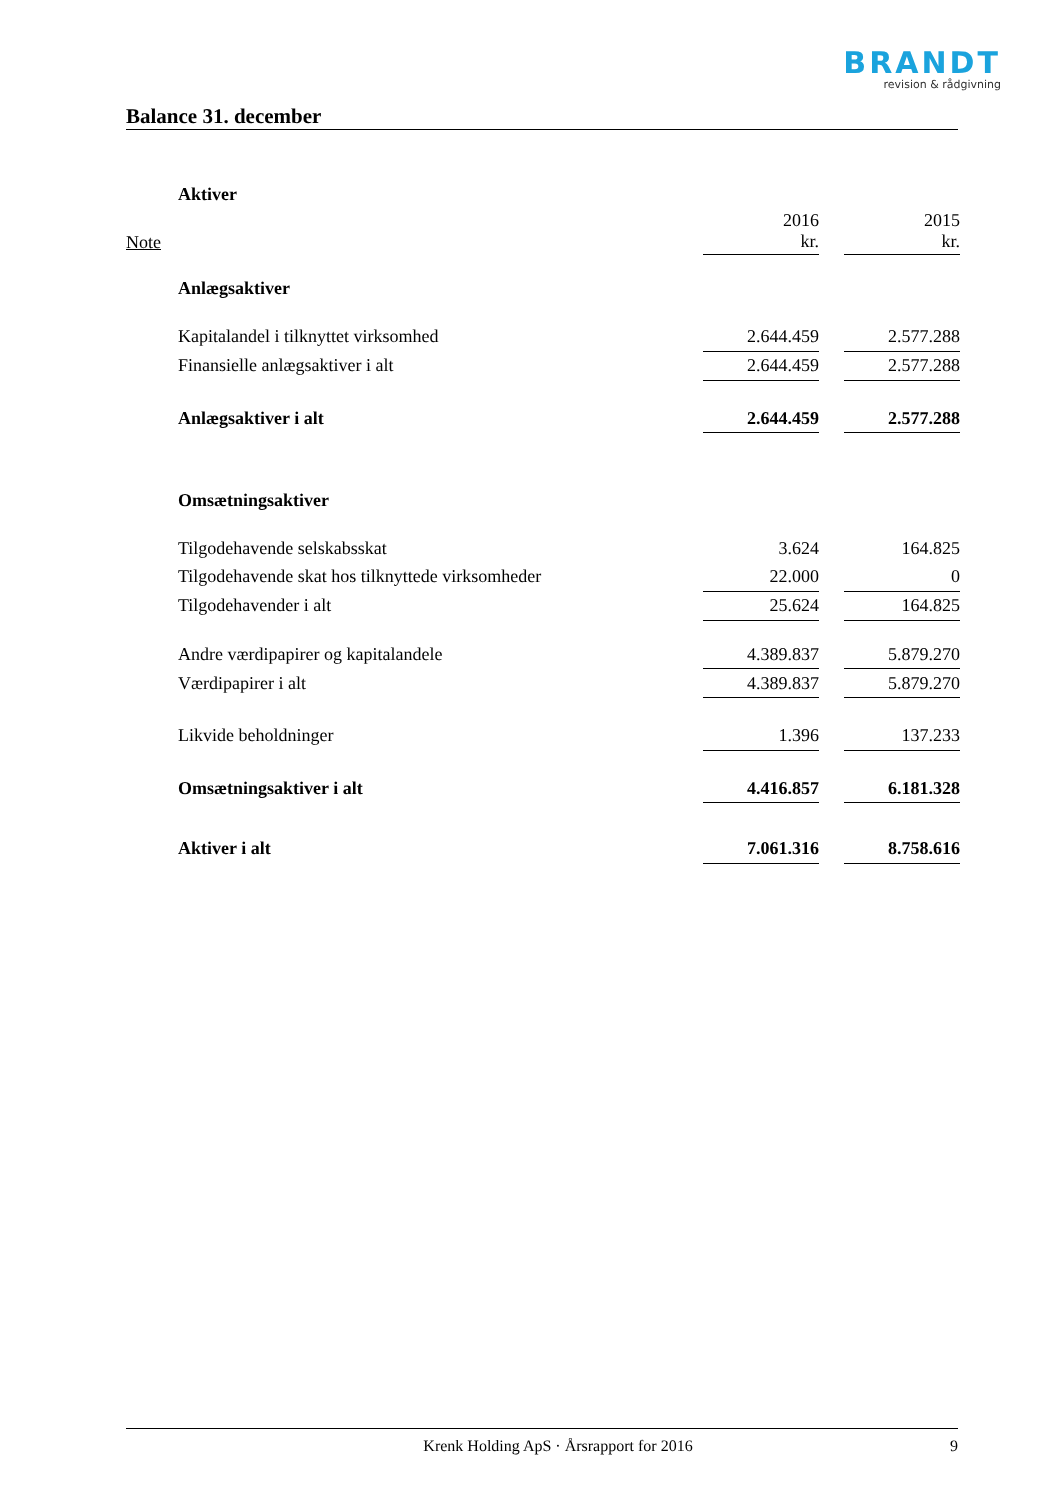BRANDT
revision & rådgivning
Balance 31. december
| | Aktiver | | | |
| Note | | 2016 kr. | | 2015 kr. |
| | Anlægsaktiver | | | |
| | Kapitalandel i tilknyttet virksomhed | 2.644.459 | | 2.577.288 |
| | Finansielle anlægsaktiver i alt | 2.644.459 | | 2.577.288 |
| | Anlægsaktiver i alt | 2.644.459 | | 2.577.288 |
| | Omsætningsaktiver | | | |
| | Tilgodehavende selskabsskat | 3.624 | | 164.825 |
| | Tilgodehavende skat hos tilknyttede virksomheder | 22.000 | | 0 |
| | Tilgodehavender i alt | 25.624 | | 164.825 |
| | Andre værdipapirer og kapitalandele | 4.389.837 | | 5.879.270 |
| | Værdipapirer i alt | 4.389.837 | | 5.879.270 |
| | Likvide beholdninger | 1.396 | | 137.233 |
| | Omsætningsaktiver i alt | 4.416.857 | | 6.181.328 |
| | Aktiver i alt | 7.061.316 | | 8.758.616 |
Krenk Holding ApS · Årsrapport for 2016 9